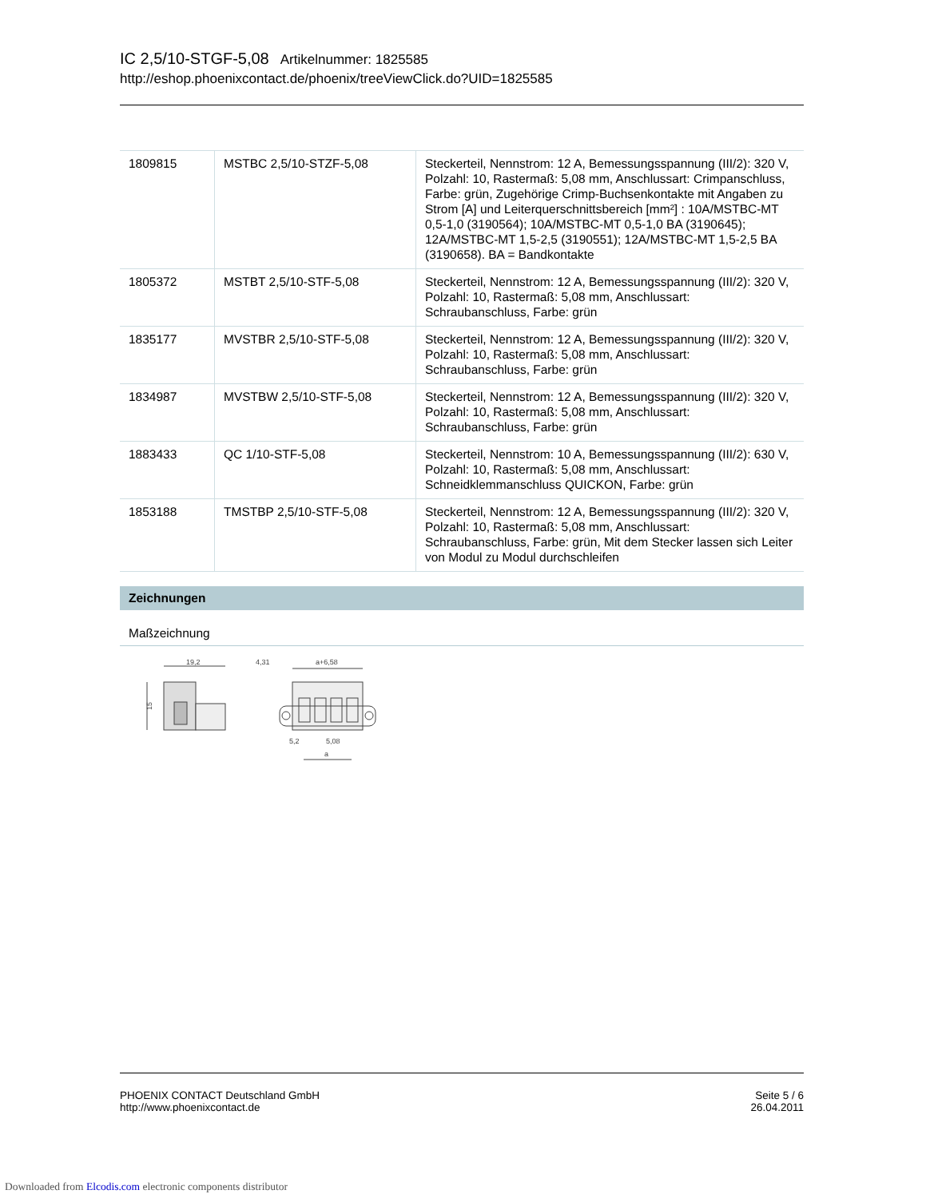IC 2,5/10-STGF-5,08 Artikelnummer: 1825585
http://eshop.phoenixcontact.de/phoenix/treeViewClick.do?UID=1825585
| 1809815 | MSTBC 2,5/10-STZF-5,08 | Steckerteil, Nennstrom: 12 A, Bemessungsspannung (III/2): 320 V, Polzahl: 10, Rastermaß: 5,08 mm, Anschlussart: Crimpanschluss, Farbe: grün, Zugehörige Crimp-Buchsenkontakte mit Angaben zu Strom [A] und Leiterquerschnittsbereich [mm²] : 10A/MSTBC-MT 0,5-1,0 (3190564); 10A/MSTBC-MT 0,5-1,0 BA (3190645); 12A/MSTBC-MT 1,5-2,5 (3190551); 12A/MSTBC-MT 1,5-2,5 BA (3190658). BA = Bandkontakte |
| 1805372 | MSTBT 2,5/10-STF-5,08 | Steckerteil, Nennstrom: 12 A, Bemessungsspannung (III/2): 320 V, Polzahl: 10, Rastermaß: 5,08 mm, Anschlussart: Schraubanschluss, Farbe: grün |
| 1835177 | MVSTBR 2,5/10-STF-5,08 | Steckerteil, Nennstrom: 12 A, Bemessungsspannung (III/2): 320 V, Polzahl: 10, Rastermaß: 5,08 mm, Anschlussart: Schraubanschluss, Farbe: grün |
| 1834987 | MVSTBW 2,5/10-STF-5,08 | Steckerteil, Nennstrom: 12 A, Bemessungsspannung (III/2): 320 V, Polzahl: 10, Rastermaß: 5,08 mm, Anschlussart: Schraubanschluss, Farbe: grün |
| 1883433 | QC 1/10-STF-5,08 | Steckerteil, Nennstrom: 10 A, Bemessungsspannung (III/2): 630 V, Polzahl: 10, Rastermaß: 5,08 mm, Anschlussart: Schneidklemmanschluss QUICKON, Farbe: grün |
| 1853188 | TMSTBP 2,5/10-STF-5,08 | Steckerteil, Nennstrom: 12 A, Bemessungsspannung (III/2): 320 V, Polzahl: 10, Rastermaß: 5,08 mm, Anschlussart: Schraubanschluss, Farbe: grün, Mit dem Stecker lassen sich Leiter von Modul zu Modul durchschleifen |
Zeichnungen
Maßzeichnung
19,2
15
4,31
a+6,58
5,2
5,08
a
PHOENIX CONTACT Deutschland GmbH
http://www.phoenixcontact.de
Seite 5 / 6
26.04.2011
Downloaded from Elcodis.com electronic components distributor